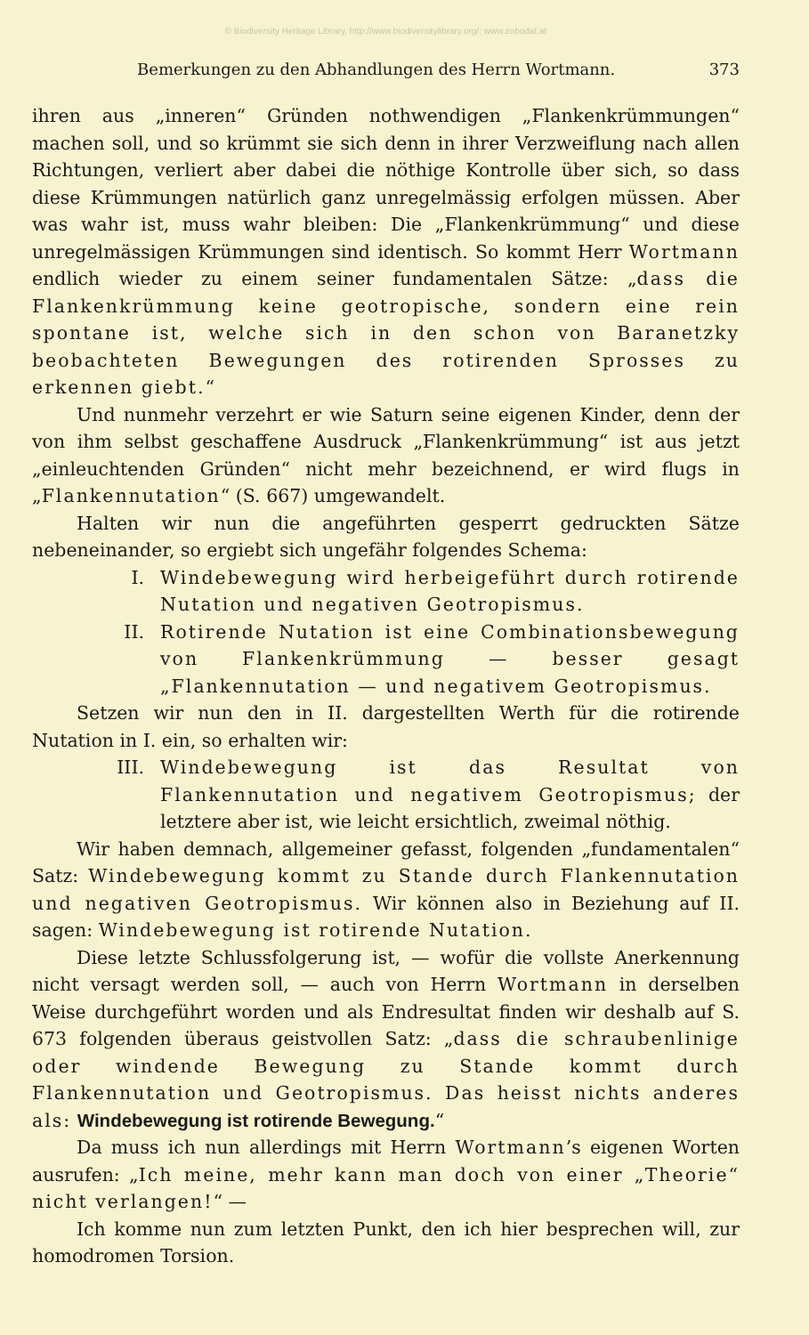© Biodiversity Heritage Library, http://www.biodiversitylibrary.org/; www.zobodat.at
Bemerkungen zu den Abhandlungen des Herrn Wortmann. 373
ihren aus „inneren“ Gründen nothwendigen „Flankenkrümmungen“ machen soll, und so krümmt sie sich denn in ihrer Verzweiflung nach allen Richtungen, verliert aber dabei die nöthige Kontrolle über sich, so dass diese Krümmungen natürlich ganz unregelmässig erfolgen müssen. Aber was wahr ist, muss wahr bleiben: Die „Flankenkrümmung“ und diese unregelmässigen Krümmungen sind identisch. So kommt Herr Wortmann endlich wieder zu einem seiner fundamentalen Sätze: „dass die Flankenkrümmung keine geotropische, sondern eine rein spontane ist, welche sich in den schon von Baranetzky beobachteten Bewegungen des rotirenden Sprosses zu erkennen giebt.“
Und nunmehr verzehrt er wie Saturn seine eigenen Kinder, denn der von ihm selbst geschaffene Ausdruck „Flankenkrümmung“ ist aus jetzt „einleuchtenden Gründen“ nicht mehr bezeichnend, er wird flugs in „Flankennutation“ (S. 667) umgewandelt.
Halten wir nun die angeführten gesperrt gedruckten Sätze nebeneinander, so ergiebt sich ungefähr folgendes Schema:
I. Windebewegung wird herbeigeführt durch rotirende Nutation und negativen Geotropismus.
II. Rotirende Nutation ist eine Combinationsbewegung von Flankenkrümmung — besser gesagt „Flankennutation — und negativem Geotropismus.
Setzen wir nun den in II. dargestellten Werth für die rotirende Nutation in I. ein, so erhalten wir:
III. Windebewegung ist das Resultat von Flankennutation und negativem Geotropismus; der letztere aber ist, wie leicht ersichtlich, zweimal nöthig.
Wir haben demnach, allgemeiner gefasst, folgenden „fundamentalen“ Satz: Windebewegung kommt zu Stande durch Flankennutation und negativen Geotropismus. Wir können also in Beziehung auf II. sagen: Windebewegung ist rotirende Nutation.
Diese letzte Schlussfolgerung ist, — wofür die vollste Anerkennung nicht versagt werden soll, — auch von Herrn Wortmann in derselben Weise durchgeführt worden und als Endresultat finden wir deshalb auf S. 673 folgenden überaus geistvollen Satz: „dass die schraubenlinige oder windende Bewegung zu Stande kommt durch Flankennutation und Geotropismus. Das heisst nichts anderes als: Windebewegung ist rotirende Bewegung.“
Da muss ich nun allerdings mit Herrn Wortmann’s eigenen Worten ausrufen: „Ich meine, mehr kann man doch von einer „Theorie“ nicht verlangen!“ —
Ich komme nun zum letzten Punkt, den ich hier besprechen will, zur homodromen Torsion.